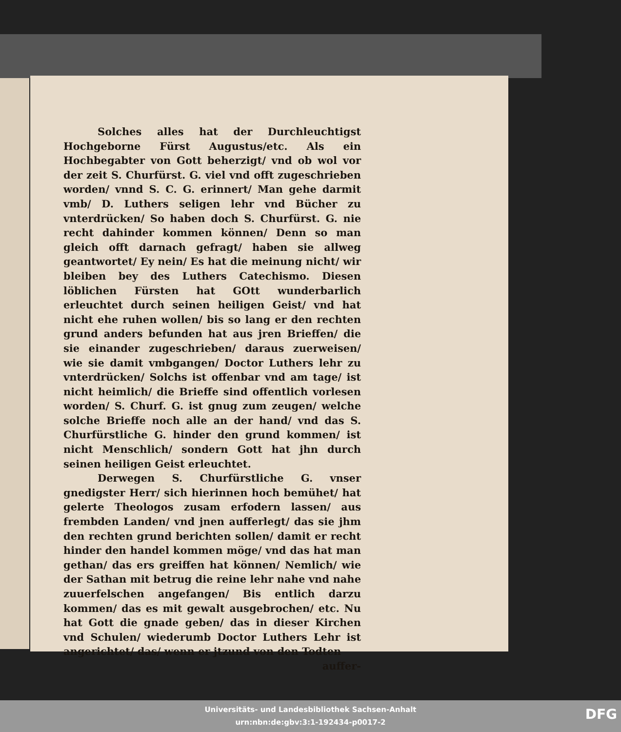Solches alles hat der Durchleuchtigst Hochgeborne Fürst Augustus/etc. Als ein Hochbegabter von Gott beherzigt/ vnd ob wol vor der zeit S. Churfürst. G. viel vnd offt zugeschrieben worden/ vnnd S. C. G. erinnert/ Man gehe darmit vmb/ D. Luthers seligen lehr vnd Bücher zu vnterdrücken/ So haben doch S. Churfürst. G. nie recht dahinder kommen können/ Denn so man gleich offt darnach gefragt/ haben sie allweg geantwortet/ Ey nein/ Es hat die meinung nicht/ wir bleiben bey des Luthers Catechismo. Diesen löblichen Fürsten hat GOtt wunderbarlich erleuchtet durch seinen heiligen Geist/ vnd hat nicht ehe ruhen wollen/ bis so lang er den rechten grund anders befunden hat aus jren Brieffen/ die sie einander zugeschrieben/ daraus zuerweisen/ wie sie damit vmbgangen/ Doctor Luthers lehr zu vnterdrücken/ Solchs ist offenbar vnd am tage/ ist nicht heimlich/ die Brieffe sind offentlich vorlesen worden/ S. Churf. G. ist gnug zum zeugen/ welche solche Brieffe noch alle an der hand/ vnd das S. Churfürstliche G. hinder den grund kommen/ ist nicht Menschlich/ sondern Gott hat jhn durch seinen heiligen Geist erleuchtet.
Derwegen S. Churfürstliche G. vnser gnedigster Herr/ sich hierinnen hoch bemühet/ hat gelerte Theologos zusam erfodern lassen/ aus frembden Landen/ vnd jnen aufferlegt/ das sie jhm den rechten grund berichten sollen/ damit er recht hinder den handel kommen möge/ vnd das hat man gethan/ das ers greiffen hat können/ Nemlich/ wie der Sathan mit betrug die reine lehr nahe vnd nahe zuuerfelschen angefangen/ Bis entlich darzu kommen/ das es mit gewalt ausgebrochen/ etc. Nu hat Gott die gnade geben/ das in dieser Kirchen vnd Schulen/ wiederumb Doctor Luthers Lehr ist angerichtet/ das/ wenn er jtzund von den Todten
auffer-
Universitäts- und Landesbibliothek Sachsen-Anhalt
urn:nbn:de:gbv:3:1-192434-p0017-2
DFG